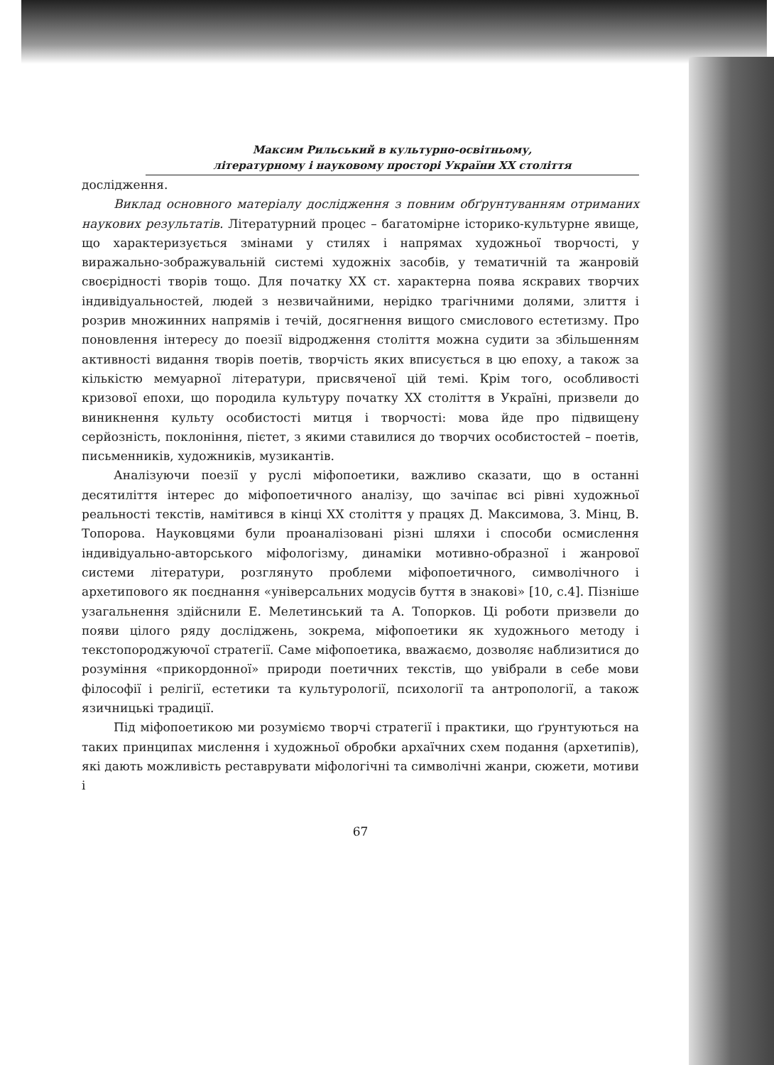Максим Рильський в культурно-освітньому,
літературному і науковому просторі України XX століття
дослідження.
Виклад основного матеріалу дослідження з повним обґрунтуванням отриманих наукових результатів. Літературний процес – багатомірне історико-культурне явище, що характеризується змінами у стилях і напрямах художньої творчості, у виражально-зображувальній системі художніх засобів, у тематичній та жанровій своєрідності творів тощо. Для початку XX ст. характерна поява яскравих творчих індивідуальностей, людей з незвичайними, нерідко трагічними долями, злиття і розрив множинних напрямів і течій, досягнення вищого смислового естетизму. Про поновлення інтересу до поезії відродження століття можна судити за збільшенням активності видання творів поетів, творчість яких вписується в цю епоху, а також за кількістю мемуарної літератури, присвяченої цій темі. Крім того, особливості кризової епохи, що породила культуру початку XX століття в Україні, призвели до виникнення культу особистості митця і творчості: мова йде про підвищену серйозність, поклоніння, пієтет, з якими ставилися до творчих особистостей – поетів, письменників, художників, музикантів.
Аналізуючи поезії у руслі міфопоетики, важливо сказати, що в останні десятиліття інтерес до міфопоетичного аналізу, що зачіпає всі рівні художньої реальності текстів, намітився в кінці XX століття у працях Д. Максимова, З. Мінц, В. Топорова. Науковцями були проаналізовані різні шляхи і способи осмислення індивідуально-авторського міфологізму, динаміки мотивно-образної і жанрової системи літератури, розглянуто проблеми міфопоетичного, символічного і архетипового як поєднання «універсальних модусів буття в знакові» [10, с.4]. Пізніше узагальнення здійснили Е. Мелетинський та А. Топорков. Ці роботи призвели до появи цілого ряду досліджень, зокрема, міфопоетики як художнього методу і текстопороджуючої стратегії. Саме міфопоетика, вважаємо, дозволяє наблизитися до розуміння «прикордонної» природи поетичних текстів, що увібрали в себе мови філософії і релігії, естетики та культурології, психології та антропології, а також язичницькі традиції.
Під міфопоетикою ми розуміємо творчі стратегії і практики, що ґрунтуються на таких принципах мислення і художньої обробки архаїчних схем подання (архетипів), які дають можливість реставрувати міфологічні та символічні жанри, сюжети, мотиви і
67